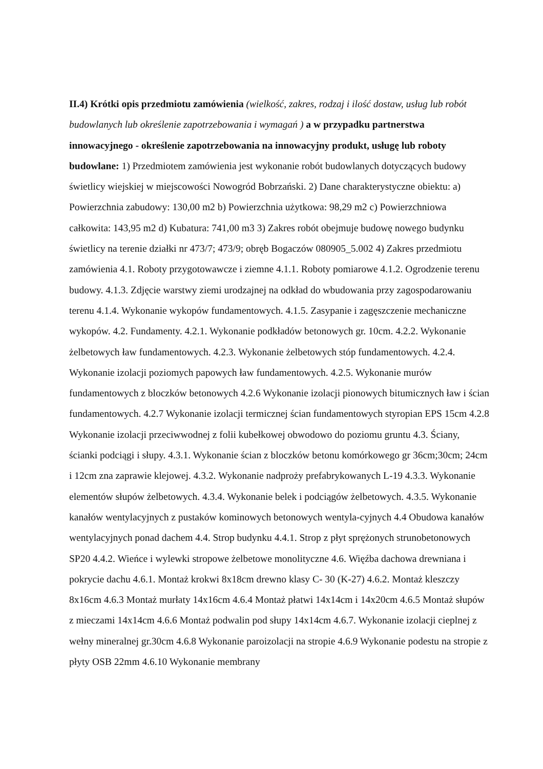II.4) Krótki opis przedmiotu zamówienia (wielkość, zakres, rodzaj i ilość dostaw, usług lub robót budowlanych lub określenie zapotrzebowania i wymagań ) a w przypadku partnerstwa innowacyjnego - określenie zapotrzebowania na innowacyjny produkt, usługę lub roboty budowlane: 1) Przedmiotem zamówienia jest wykonanie robót budowlanych dotyczących budowy świetlicy wiejskiej w miejscowości Nowogród Bobrzański. 2) Dane charakterystyczne obiektu: a) Powierzchnia zabudowy: 130,00 m2 b) Powierzchnia użytkowa: 98,29 m2 c) Powierzchniowa całkowita: 143,95 m2 d) Kubatura: 741,00 m3 3) Zakres robót obejmuje budowę nowego budynku świetlicy na terenie działki nr 473/7; 473/9; obręb Bogaczów 080905_5.002 4) Zakres przedmiotu zamówienia 4.1. Roboty przygotowawcze i ziemne 4.1.1. Roboty pomiarowe 4.1.2. Ogrodzenie terenu budowy. 4.1.3. Zdjęcie warstwy ziemi urodzajnej na odkład do wbudowania przy zagospodarowaniu terenu 4.1.4. Wykonanie wykopów fundamentowych. 4.1.5. Zasypanie i zagęszczenie mechaniczne wykopów. 4.2. Fundamenty. 4.2.1. Wykonanie podkładów betonowych gr. 10cm. 4.2.2. Wykonanie żelbetowych ław fundamentowych. 4.2.3. Wykonanie żelbetowych stóp fundamentowych. 4.2.4. Wykonanie izolacji poziomych papowych ław fundamentowych. 4.2.5. Wykonanie murów fundamentowych z bloczków betonowych 4.2.6 Wykonanie izolacji pionowych bitumicznych ław i ścian fundamentowych. 4.2.7 Wykonanie izolacji termicznej ścian fundamentowych styropian EPS 15cm 4.2.8 Wykonanie izolacji przeciwwodnej z folii kubełkowej obwodowo do poziomu gruntu 4.3. Ściany, ścianki podciągi i słupy. 4.3.1. Wykonanie ścian z bloczków betonu komórkowego gr 36cm;30cm; 24cm i 12cm zna zaprawie klejowej. 4.3.2. Wykonanie nadproży prefabrykowanych L-19 4.3.3. Wykonanie elementów słupów żelbetowych. 4.3.4. Wykonanie belek i podciągów żelbetowych. 4.3.5. Wykonanie kanałów wentylacyjnych z pustaków kominowych betonowych wentyla-cyjnych 4.4 Obudowa kanałów wentylacyjnych ponad dachem 4.4. Strop budynku 4.4.1. Strop z płyt sprężonych strunobetonowych SP20 4.4.2. Wieńce i wylewki stropowe żelbetowe monolityczne 4.6. Więźba dachowa drewniana i pokrycie dachu 4.6.1. Montaż krokwi 8x18cm drewno klasy C- 30 (K-27) 4.6.2. Montaż kleszczy 8x16cm 4.6.3 Montaż murłaty 14x16cm 4.6.4 Montaż płatwi 14x14cm i 14x20cm 4.6.5 Montaż słupów z mieczami 14x14cm 4.6.6 Montaż podwalin pod słupy 14x14cm 4.6.7. Wykonanie izolacji cieplnej z wełny mineralnej gr.30cm 4.6.8 Wykonanie paroizolacji na stropie 4.6.9 Wykonanie podestu na stropie z płyty OSB 22mm 4.6.10 Wykonanie membrany